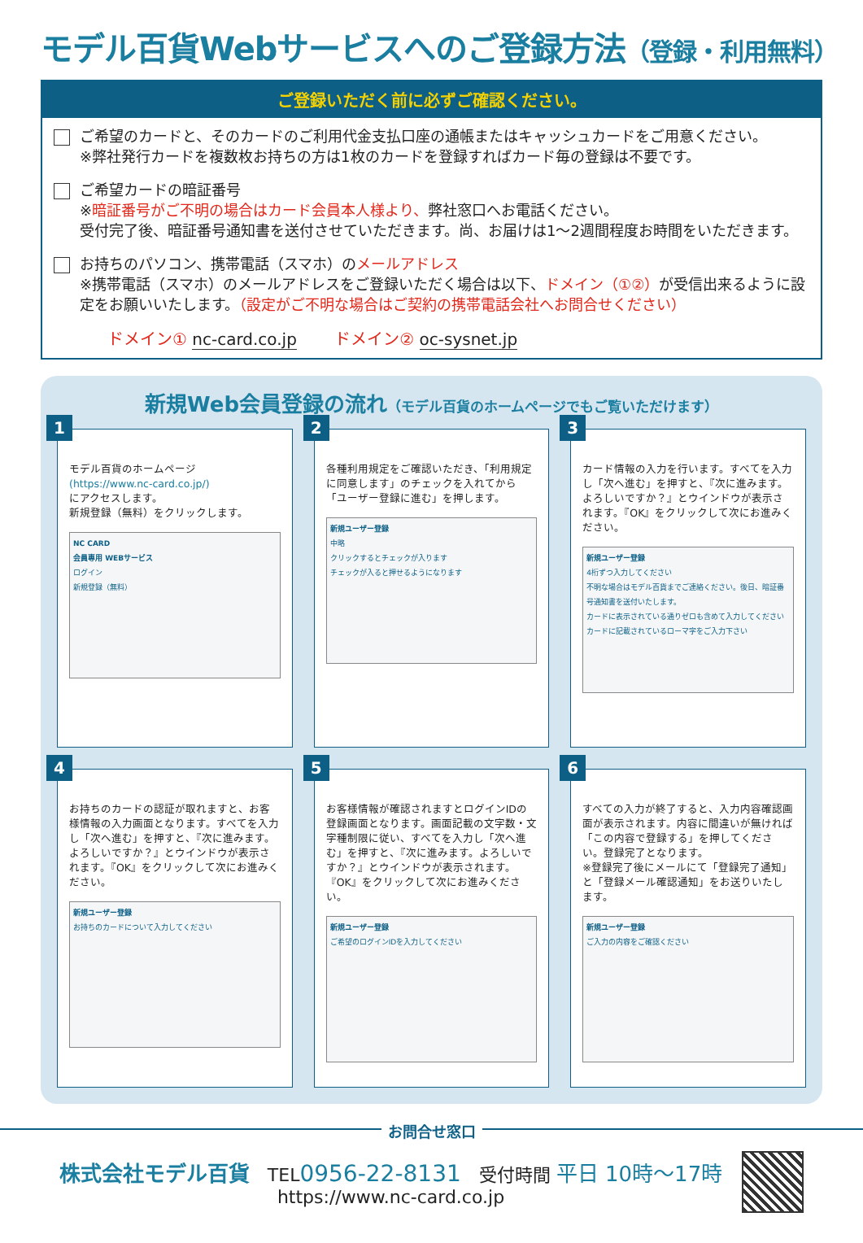モデル百貨Webサービスへのご登録方法（登録・利用無料）
ご登録いただく前に必ずご確認ください。
ご希望のカードと、そのカードのご利用代金支払口座の通帳またはキャッシュカードをご用意ください。
※弊社発行カードを複数枚お持ちの方は1枚のカードを登録すればカード毎の登録は不要です。
ご希望カードの暗証番号
※暗証番号がご不明の場合はカード会員本人様より、弊社窓口へお電話ください。
受付完了後、暗証番号通知書を送付させていただきます。尚、お届けは1～2週間程度お時間をいただきます。
お持ちのパソコン、携帯電話（スマホ）のメールアドレス
※携帯電話（スマホ）のメールアドレスをご登録いただく場合は以下、ドメイン（①②）が受信出来るように設定をお願いいたします。（設定がご不明な場合はご契約の携帯電話会社へお問合せください）
ドメイン① nc-card.co.jp ドメイン② oc-sysnet.jp
新規Web会員登録の流れ（モデル百貨のホームページでもご覧いただけます）
1
モデル百貨のホームページ
(https://www.nc-card.co.jp/)
にアクセスします。
新規登録（無料）をクリックします。
NC CARD
会員専用 WEBサービス
ログイン
新規登録（無料）
2
各種利用規定をご確認いただき、「利用規定に同意します」のチェックを入れてから「ユーザー登録に進む」を押します。
新規ユーザー登録
中略
クリックするとチェックが入ります
チェックが入ると押せるようになります
3
カード情報の入力を行います。すべてを入力し「次へ進む」を押すと、『次に進みます。よろしいですか？』とウインドウが表示されます。『OK』をクリックして次にお進みください。
新規ユーザー登録
4桁ずつ入力してください
不明な場合はモデル百貨までご連絡ください。後日、暗証番号通知書を送付いたします。
カードに表示されている通りゼロも含めて入力してください
カードに記載されているローマ字をご入力下さい
4
お持ちのカードの認証が取れますと、お客様情報の入力画面となります。すべてを入力し「次へ進む」を押すと、『次に進みます。よろしいですか？』とウインドウが表示されます。『OK』をクリックして次にお進みください。
新規ユーザー登録
お持ちのカードについて入力してください
5
お客様情報が確認されますとログインIDの登録画面となります。画面記載の文字数・文字種制限に従い、すべてを入力し「次へ進む」を押すと、『次に進みます。よろしいですか？』とウインドウが表示されます。『OK』をクリックして次にお進みください。
新規ユーザー登録
ご希望のログインIDを入力してください
6
すべての入力が終了すると、入力内容確認画面が表示されます。内容に間違いが無ければ「この内容で登録する」を押してください。登録完了となります。
※登録完了後にメールにて「登録完了通知」と「登録メール確認通知」をお送りいたします。
新規ユーザー登録
ご入力の内容をご確認ください
お問合せ窓口
株式会社モデル百貨　TEL0956-22-8131　受付時間 平日 10時～17時
https://www.nc-card.co.jp